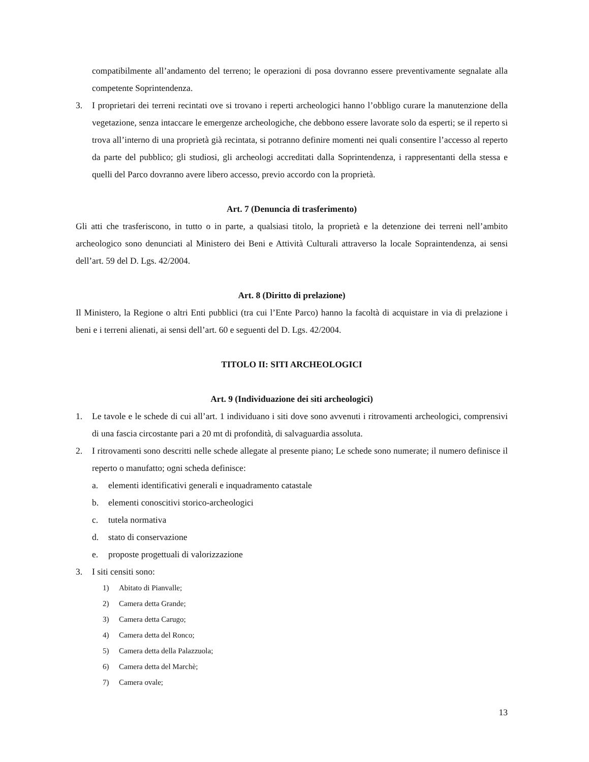compatibilmente all’andamento del terreno; le operazioni di posa dovranno essere preventivamente segnalate alla competente Soprintendenza.
3. I proprietari dei terreni recintati ove si trovano i reperti archeologici hanno l’obbligo curare la manutenzione della vegetazione, senza intaccare le emergenze archeologiche, che debbono essere lavorate solo da esperti; se il reperto si trova all’interno di una proprietà già recintata, si potranno definire momenti nei quali consentire l’accesso al reperto da parte del pubblico; gli studiosi, gli archeologi accreditati dalla Soprintendenza, i rappresentanti della stessa e quelli del Parco dovranno avere libero accesso, previo accordo con la proprietà.
Art. 7 (Denuncia di trasferimento)
Gli atti che trasferiscono, in tutto o in parte, a qualsiasi titolo, la proprietà e la detenzione dei terreni nell’ambito archeologico sono denunciati al Ministero dei Beni e Attività Culturali attraverso la locale Sopraintendenza, ai sensi dell’art. 59 del D. Lgs. 42/2004.
Art. 8 (Diritto di prelazione)
Il Ministero, la Regione o altri Enti pubblici (tra cui l’Ente Parco) hanno la facoltà di acquistare in via di prelazione i beni e i terreni alienati, ai sensi dell’art. 60 e seguenti del D. Lgs. 42/2004.
TITOLO II: SITI ARCHEOLOGICI
Art. 9 (Individuazione dei siti archeologici)
1. Le tavole e le schede di cui all’art. 1 individuano i siti dove sono avvenuti i ritrovamenti archeologici, comprensivi di una fascia circostante pari a 20 mt di profondità, di salvaguardia assoluta.
2. I ritrovamenti sono descritti nelle schede allegate al presente piano; Le schede sono numerate; il numero definisce il reperto o manufatto; ogni scheda definisce:
a. elementi identificativi generali e inquadramento catastale
b. elementi conoscitivi storico-archeologici
c. tutela normativa
d. stato di conservazione
e. proposte progettuali di valorizzazione
3. I siti censiti sono:
1) Abitato di Pianvalle;
2) Camera detta Grande;
3) Camera detta Carugo;
4) Camera detta del Ronco;
5) Camera detta della Palazzuola;
6) Camera detta del Marchè;
7) Camera ovale;
13